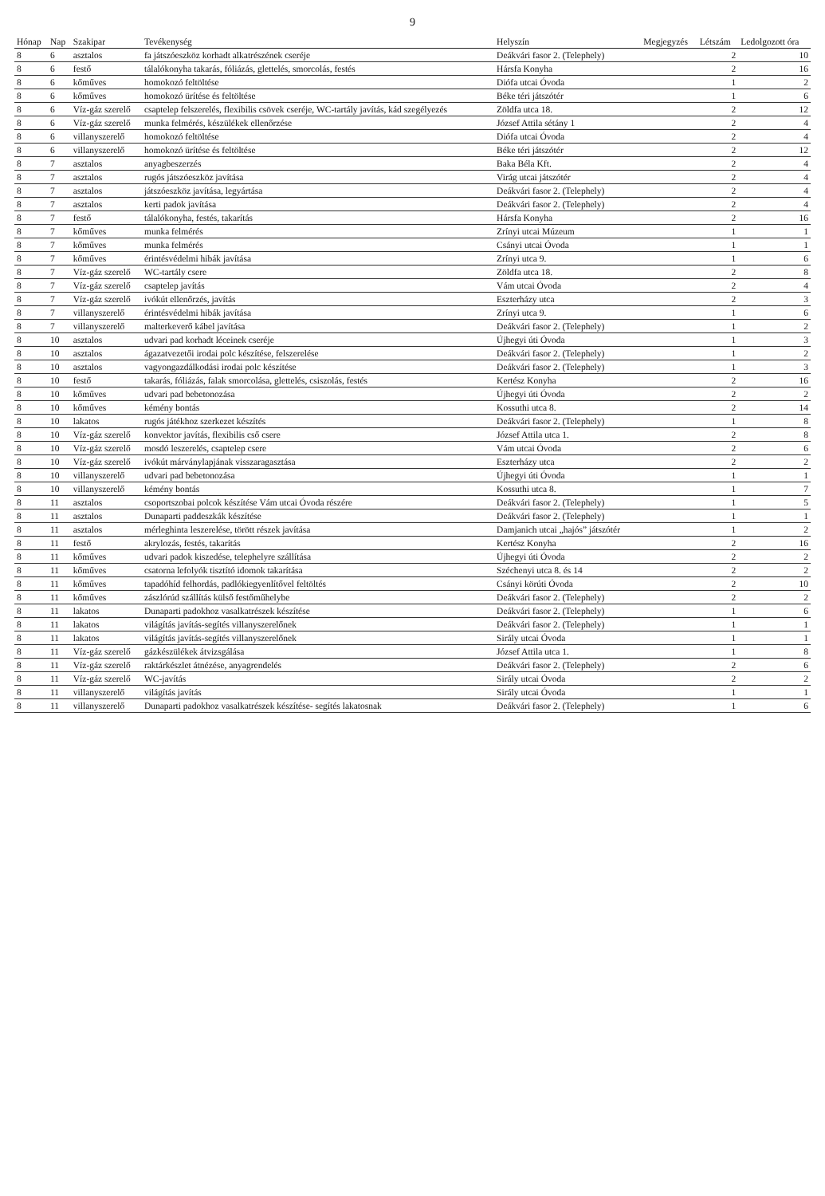9
| Hónap | Nap | Szakipar | Tevékenység | Helyszín | Megjegyzés | Létszám | Ledolgozott óra |
| --- | --- | --- | --- | --- | --- | --- | --- |
| 8 | 6 | asztalos | fa játszóeszköz korhadt alkatrészének cseréje | Deákvári fasor 2. (Telephely) | | 2 | 10 |
| 8 | 6 | festő | tálalókonyha takarás, fóliázás, glettelés, smorcolás, festés | Hársfa Konyha | | 2 | 16 |
| 8 | 6 | kőműves | homokozó feltöltése | Diófa utcai Óvoda | | 1 | 2 |
| 8 | 6 | kőműves | homokozó ürítése és feltöltése | Béke téri játszótér | | 1 | 6 |
| 8 | 6 | Víz-gáz szerelő | csaptelep felszerelés, flexibilis csövek cseréje, WC-tartály javítás, kád szegélyezés | Zöldfa utca 18. | | 2 | 12 |
| 8 | 6 | Víz-gáz szerelő | munka felmérés, készülékek ellenőrzése | József Attila sétány 1 | | 2 | 4 |
| 8 | 6 | villanyszerelő | homokozó feltöltése | Diófa utcai Óvoda | | 2 | 4 |
| 8 | 6 | villanyszerelő | homokozó ürítése és feltöltése | Béke téri játszótér | | 2 | 12 |
| 8 | 7 | asztalos | anyagbeszerzés | Baka Béla Kft. | | 2 | 4 |
| 8 | 7 | asztalos | rugós játszóeszköz javítása | Virág utcai játszótér | | 2 | 4 |
| 8 | 7 | asztalos | játszóeszköz javítása, legyártása | Deákvári fasor 2. (Telephely) | | 2 | 4 |
| 8 | 7 | asztalos | kerti padok javítása | Deákvári fasor 2. (Telephely) | | 2 | 4 |
| 8 | 7 | festő | tálalókonyha, festés, takarítás | Hársfa Konyha | | 2 | 16 |
| 8 | 7 | kőműves | munka felmérés | Zrínyi utcai Múzeum | | 1 | 1 |
| 8 | 7 | kőműves | munka felmérés | Csányi utcai Óvoda | | 1 | 1 |
| 8 | 7 | kőműves | érintésvédelmi hibák javítása | Zrínyi utca 9. | | 1 | 6 |
| 8 | 7 | Víz-gáz szerelő | WC-tartály csere | Zöldfa utca 18. | | 2 | 8 |
| 8 | 7 | Víz-gáz szerelő | csaptelep javítás | Vám utcai Óvoda | | 2 | 4 |
| 8 | 7 | Víz-gáz szerelő | ivókút ellenőrzés, javítás | Eszterházy utca | | 2 | 3 |
| 8 | 7 | villanyszerelő | érintésvédelmi hibák javítása | Zrínyi utca 9. | | 1 | 6 |
| 8 | 7 | villanyszerelő | malterkeverő kábel javítása | Deákvári fasor 2. (Telephely) | | 1 | 2 |
| 8 | 10 | asztalos | udvari pad korhadt léceinek cseréje | Újhegyi úti Óvoda | | 1 | 3 |
| 8 | 10 | asztalos | ágazatvezetői irodai polc készítése, felszerelése | Deákvári fasor 2. (Telephely) | | 1 | 2 |
| 8 | 10 | asztalos | vagyongazdálkodási irodai polc készítése | Deákvári fasor 2. (Telephely) | | 1 | 3 |
| 8 | 10 | festő | takarás, fóliázás, falak smorcolása, glettelés, csiszolás, festés | Kertész Konyha | | 2 | 16 |
| 8 | 10 | kőműves | udvari pad bebetonozása | Újhegyi úti Óvoda | | 2 | 2 |
| 8 | 10 | kőműves | kémény bontás | Kossuthi utca 8. | | 2 | 14 |
| 8 | 10 | lakatos | rugós játékhoz szerkezet készítés | Deákvári fasor 2. (Telephely) | | 1 | 8 |
| 8 | 10 | Víz-gáz szerelő | konvektor javítás, flexibilis cső csere | József Attila utca 1. | | 2 | 8 |
| 8 | 10 | Víz-gáz szerelő | mosdó leszerelés, csaptelep csere | Vám utcai Óvoda | | 2 | 6 |
| 8 | 10 | Víz-gáz szerelő | ivókút márványlapjának visszaragasztása | Eszterházy utca | | 2 | 2 |
| 8 | 10 | villanyszerelő | udvari pad bebetonozása | Újhegyi úti Óvoda | | 1 | 1 |
| 8 | 10 | villanyszerelő | kémény bontás | Kossuthi utca 8. | | 1 | 7 |
| 8 | 11 | asztalos | csoportszobai polcok készítése Vám utcai Óvoda részére | Deákvári fasor 2. (Telephely) | | 1 | 5 |
| 8 | 11 | asztalos | Dunaparti paddeszkák készítése | Deákvári fasor 2. (Telephely) | | 1 | 1 |
| 8 | 11 | asztalos | mérleghinta leszerelése, törött részek javítása | Damjanich utcai „hajós” játszótér | | 1 | 2 |
| 8 | 11 | festő | akrylozás, festés, takarítás | Kertész Konyha | | 2 | 16 |
| 8 | 11 | kőműves | udvari padok kiszedése, telephelyre szállítása | Újhegyi úti Óvoda | | 2 | 2 |
| 8 | 11 | kőműves | csatorna lefolyók tisztító idomok takarítása | Széchenyi utca 8. és 14 | | 2 | 2 |
| 8 | 11 | kőműves | tapadóhíd felhordás, padlókiegyenlítővel feltöltés | Csányi körúti Óvoda | | 2 | 10 |
| 8 | 11 | kőműves | zászlórúd szállítás külső festőműhelybe | Deákvári fasor 2. (Telephely) | | 2 | 2 |
| 8 | 11 | lakatos | Dunaparti padokhoz vasalkatrészek készítése | Deákvári fasor 2. (Telephely) | | 1 | 6 |
| 8 | 11 | lakatos | világítás javítás-segítés villanyszerelőnek | Deákvári fasor 2. (Telephely) | | 1 | 1 |
| 8 | 11 | lakatos | világítás javítás-segítés villanyszerelőnek | Sirály utcai Óvoda | | 1 | 1 |
| 8 | 11 | Víz-gáz szerelő | gázkészülékek átvizsgálása | József Attila utca 1. | | 1 | 8 |
| 8 | 11 | Víz-gáz szerelő | raktárkészlet átnézése, anyagrendelés | Deákvári fasor 2. (Telephely) | | 2 | 6 |
| 8 | 11 | Víz-gáz szerelő | WC-javítás | Sirály utcai Óvoda | | 2 | 2 |
| 8 | 11 | villanyszerelő | világítás javítás | Sirály utcai Óvoda | | 1 | 1 |
| 8 | 11 | villanyszerelő | Dunaparti padokhoz vasalkatrészek készítése- segítés lakatosnak | Deákvári fasor 2. (Telephely) | | 1 | 6 |